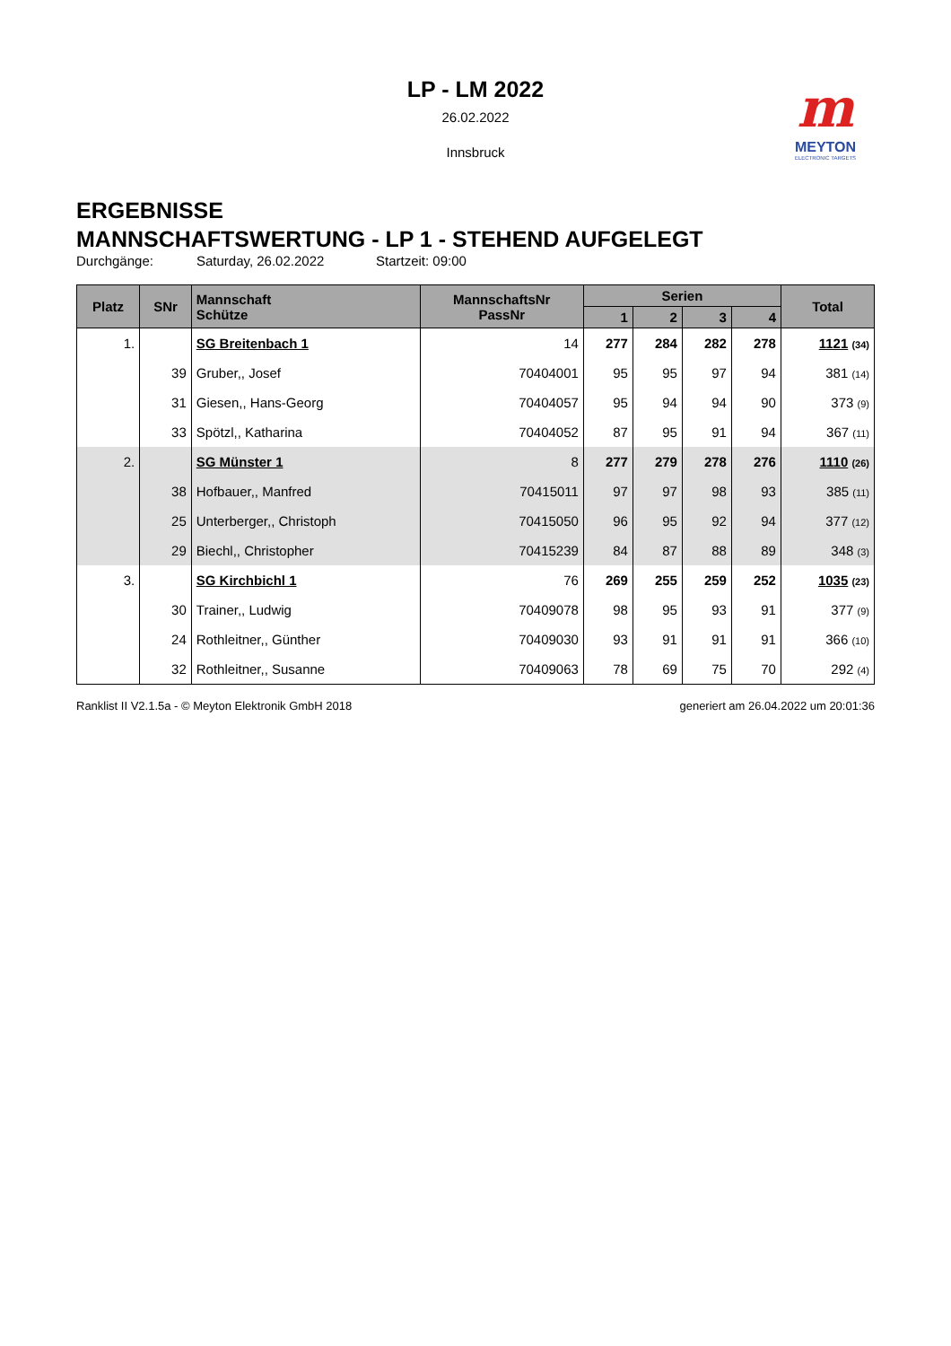LP - LM 2022
26.02.2022
Innsbruck
m
MEYTON
ELECTRONIC TARGETS
ERGEBNISSE
MANNSCHAFTSWERTUNG - LP 1 - STEHEND AUFGELEGT
Durchgänge: Saturday, 26.02.2022 Startzeit: 09:00
| Platz | SNr | Mannschaft Schütze | MannschaftsNr PassNr | Serien | | | | Total |
| --- | --- | --- | --- | --- | --- | --- | --- | --- |
| | | | | 1 | 2 | 3 | 4 | |
| 1. | | SG Breitenbach 1 | 14 | 277 | 284 | 282 | 278 | 1121 (34) |
| | 39 | Gruber,, Josef | 70404001 | 95 | 95 | 97 | 94 | 381 (14) |
| | 31 | Giesen,, Hans-Georg | 70404057 | 95 | 94 | 94 | 90 | 373 (9) |
| | 33 | Spötzl,, Katharina | 70404052 | 87 | 95 | 91 | 94 | 367 (11) |
| 2. | | SG Münster 1 | 8 | 277 | 279 | 278 | 276 | 1110 (26) |
| | 38 | Hofbauer,, Manfred | 70415011 | 97 | 97 | 98 | 93 | 385 (11) |
| | 25 | Unterberger,, Christoph | 70415050 | 96 | 95 | 92 | 94 | 377 (12) |
| | 29 | Biechl,, Christopher | 70415239 | 84 | 87 | 88 | 89 | 348 (3) |
| 3. | | SG Kirchbichl 1 | 76 | 269 | 255 | 259 | 252 | 1035 (23) |
| | 30 | Trainer,, Ludwig | 70409078 | 98 | 95 | 93 | 91 | 377 (9) |
| | 24 | Rothleitner,, Günther | 70409030 | 93 | 91 | 91 | 91 | 366 (10) |
| | 32 | Rothleitner,, Susanne | 70409063 | 78 | 69 | 75 | 70 | 292 (4) |
Ranklist II V2.1.5a - © Meyton Elektronik GmbH 2018 generiert am 26.04.2022 um 20:01:36